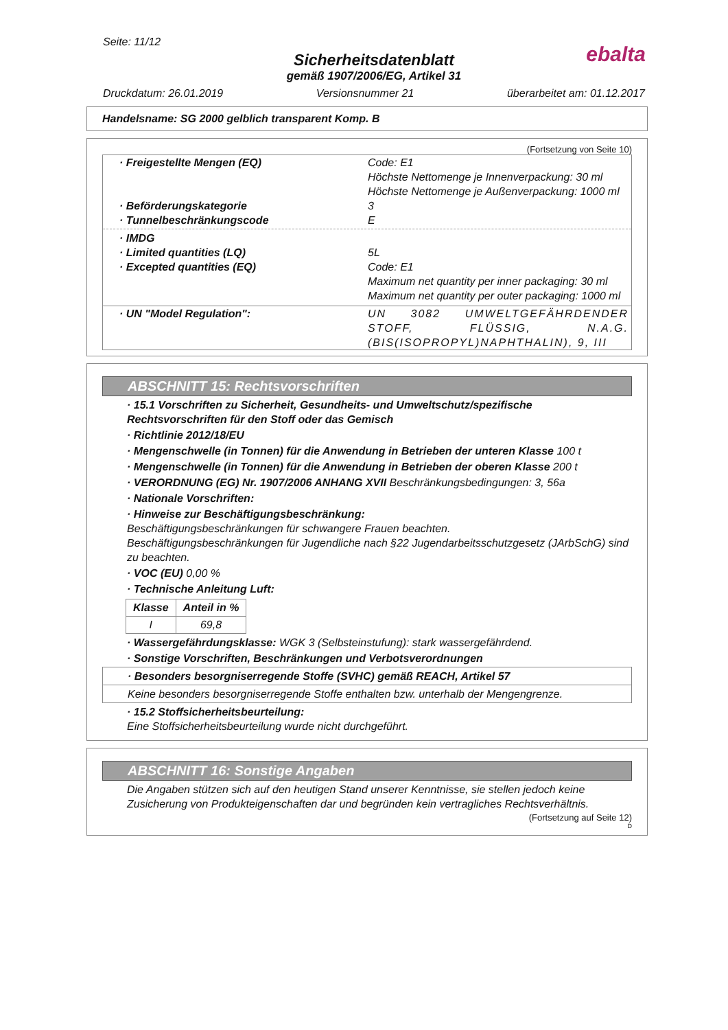Seite: 11/12
Sicherheitsdatenblatt
gemäß 1907/2006/EG, Artikel 31
Druckdatum: 26.01.2019 Versionsnummer 21 überarbeitet am: 01.12.2017
ebalta
Handelsname: SG 2000 gelblich transparent Komp. B
(Fortsetzung von Seite 10)
· Freigestellte Mengen (EQ) Code: E1
Höchste Nettomenge je Innenverpackung: 30 ml
Höchste Nettomenge je Außenverpackung: 1000 ml
· Beförderungskategorie 3
· Tunnelbeschränkungscode E
· IMDG
· Limited quantities (LQ) 5L
· Excepted quantities (EQ) Code: E1
Maximum net quantity per inner packaging: 30 ml
Maximum net quantity per outer packaging: 1000 ml
· UN "Model Regulation": UN 3082 UMWELTGEFÄHRDENDER STOFF, FLÜSSIG, N.A.G. (BIS(ISOPROPYL)NAPHTHALIN), 9, III
ABSCHNITT 15: Rechtsvorschriften
· 15.1 Vorschriften zu Sicherheit, Gesundheits- und Umweltschutz/spezifische Rechtsvorschriften für den Stoff oder das Gemisch
· Richtlinie 2012/18/EU
· Mengenschwelle (in Tonnen) für die Anwendung in Betrieben der unteren Klasse 100 t
· Mengenschwelle (in Tonnen) für die Anwendung in Betrieben der oberen Klasse 200 t
· VERORDNUNG (EG) Nr. 1907/2006 ANHANG XVII Beschränkungsbedingungen: 3, 56a
· Nationale Vorschriften:
· Hinweise zur Beschäftigungsbeschränkung:
Beschäftigungsbeschränkungen für schwangere Frauen beachten.
Beschäftigungsbeschränkungen für Jugendliche nach §22 Jugendarbeitsschutzgesetz (JArbSchG) sind zu beachten.
· VOC (EU) 0,00 %
· Technische Anleitung Luft:
| Klasse | Anteil in % |
| --- | --- |
| I | 69,8 |
· Wassergefährdungsklasse: WGK 3 (Selbsteinstufung): stark wassergefährdend.
· Sonstige Vorschriften, Beschränkungen und Verbotsverordnungen
· Besonders besorgniserregende Stoffe (SVHC) gemäß REACH, Artikel 57
Keine besonders besorgniserregende Stoffe enthalten bzw. unterhalb der Mengengrenze.
· 15.2 Stoffsicherheitsbeurteilung:
Eine Stoffsicherheitsbeurteilung wurde nicht durchgeführt.
ABSCHNITT 16: Sonstige Angaben
Die Angaben stützen sich auf den heutigen Stand unserer Kenntnisse, sie stellen jedoch keine Zusicherung von Produkteigenschaften dar und begründen kein vertragliches Rechtsverhältnis.
(Fortsetzung auf Seite 12)
D